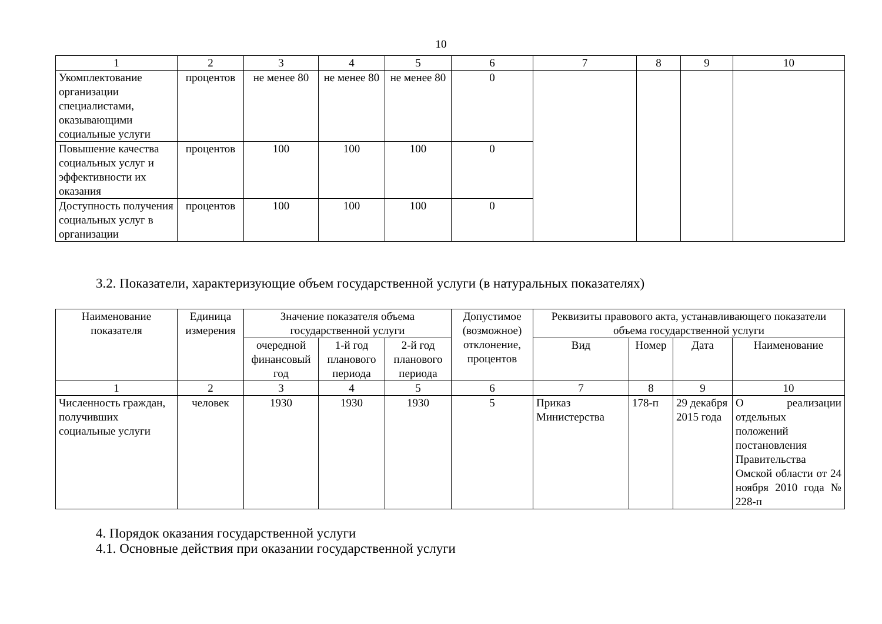10
| 1 | 2 | 3 | 4 | 5 | 6 | 7 | 8 | 9 | 10 |
| Укомплектование организации специалистами, оказывающими социальные услуги | процентов | не менее 80 | не менее 80 | не менее 80 | 0 | | | | |
| Повышение качества социальных услуг и эффективности их оказания | процентов | 100 | 100 | 100 | 0 | | | | |
| Доступность получения социальных услуг в организации | процентов | 100 | 100 | 100 | 0 | | | | |
3.2. Показатели, характеризующие объем государственной услуги (в натуральных показателях)
| Наименование показателя | Единица измерения | Значение показателя объема государственной услуги | | | Допустимое (возможное) отклонение, процентов | Реквизиты правового акта, устанавливающего показатели объема государственной услуги | | | |
| --- | --- | --- | --- | --- | --- | --- | --- | --- | --- |
| | | очередной финансовый год | 1-й год планового периода | 2-й год планового периода | | Вид | Номер | Дата | Наименование |
| 1 | 2 | 3 | 4 | 5 | 6 | 7 | 8 | 9 | 10 |
| Численность граждан, получивших социальные услуги | человек | 1930 | 1930 | 1930 | 5 | Приказ Министерства | 178-п | 29 декабря 2015 года | О реализации отдельных положений постановления Правительства Омской области от 24 ноября 2010 года № 228-п |
4. Порядок оказания государственной услуги
4.1. Основные действия при оказании государственной услуги